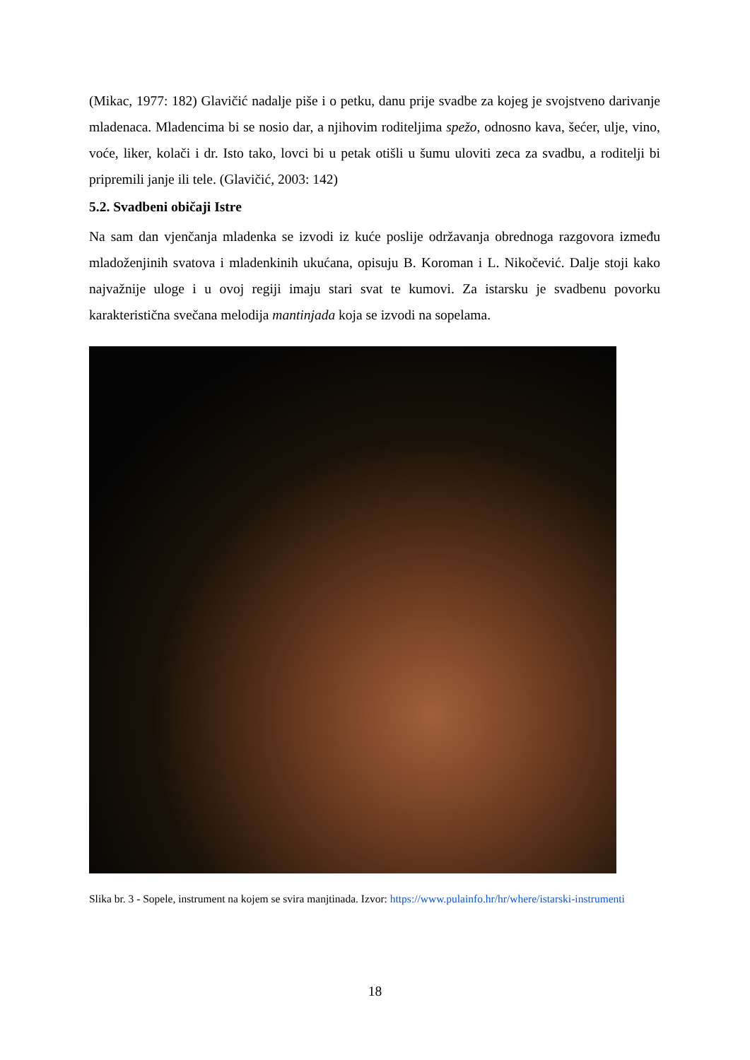(Mikac, 1977: 182) Glavičić nadalje piše i o petku, danu prije svadbe za kojeg je svojstveno darivanje mladenaca. Mladencima bi se nosio dar, a njihovim roditeljima spežo, odnosno kava, šećer, ulje, vino, voće, liker, kolači i dr. Isto tako, lovci bi u petak otišli u šumu uloviti zeca za svadbu, a roditelji bi pripremili janje ili tele. (Glavičić, 2003: 142)
5.2. Svadbeni običaji Istre
Na sam dan vjenčanja mladenka se izvodi iz kuće poslije održavanja obrednoga razgovora između mladoženjinih svatova i mladenkinih ukućana, opisuju B. Koroman i L. Nikočević. Dalje stoji kako najvažnije uloge i u ovoj regiji imaju stari svat te kumovi. Za istarsku je svadbenu povorku karakteristična svečana melodija mantinjada koja se izvodi na sopelama.
Slika br. 3 - Sopele, instrument na kojem se svira manjtinada. Izvor: https://www.pulainfo.hr/hr/where/istarski-instrumenti
18